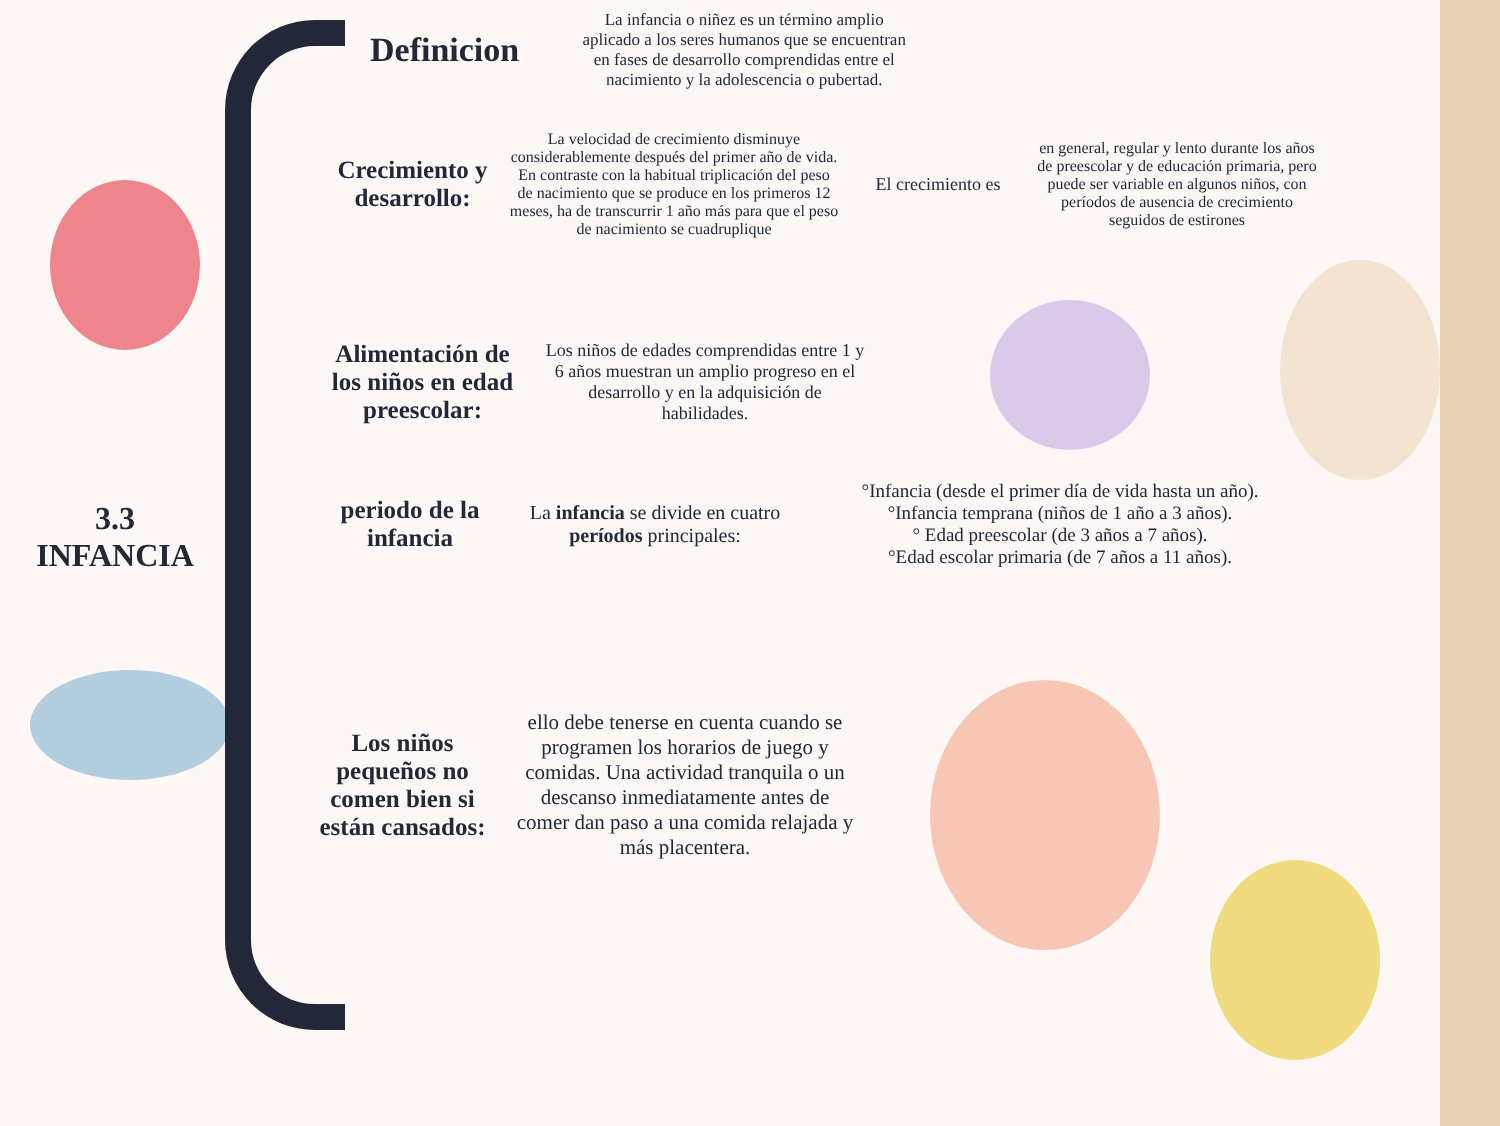3.3
INFANCIA
Definicion
La infancia o niñez es un término amplio aplicado a los seres humanos que se encuentran en fases de desarrollo comprendidas entre el nacimiento y la adolescencia o pubertad.
Crecimiento y desarrollo:
La velocidad de crecimiento disminuye considerablemente después del primer año de vida. En contraste con la habitual triplicación del peso de nacimiento que se produce en los primeros 12 meses, ha de transcurrir 1 año más para que el peso de nacimiento se cuadruplique
El crecimiento es
en general, regular y lento durante los años de preescolar y de educación primaria, pero puede ser variable en algunos niños, con períodos de ausencia de crecimiento seguidos de estirones
Alimentación de los niños en edad preescolar:
Los niños de edades comprendidas entre 1 y 6 años muestran un amplio progreso en el desarrollo y en la adquisición de habilidades.
periodo de la infancia
La infancia se divide en cuatro períodos principales:
°Infancia (desde el primer día de vida hasta un año).
°Infancia temprana (niños de 1 año a 3 años).
° Edad preescolar (de 3 años a 7 años).
°Edad escolar primaria (de 7 años a 11 años).
Los niños pequeños no comen bien si están cansados:
ello debe tenerse en cuenta cuando se programen los horarios de juego y comidas. Una actividad tranquila o un descanso inmediatamente antes de comer dan paso a una comida relajada y más placentera.